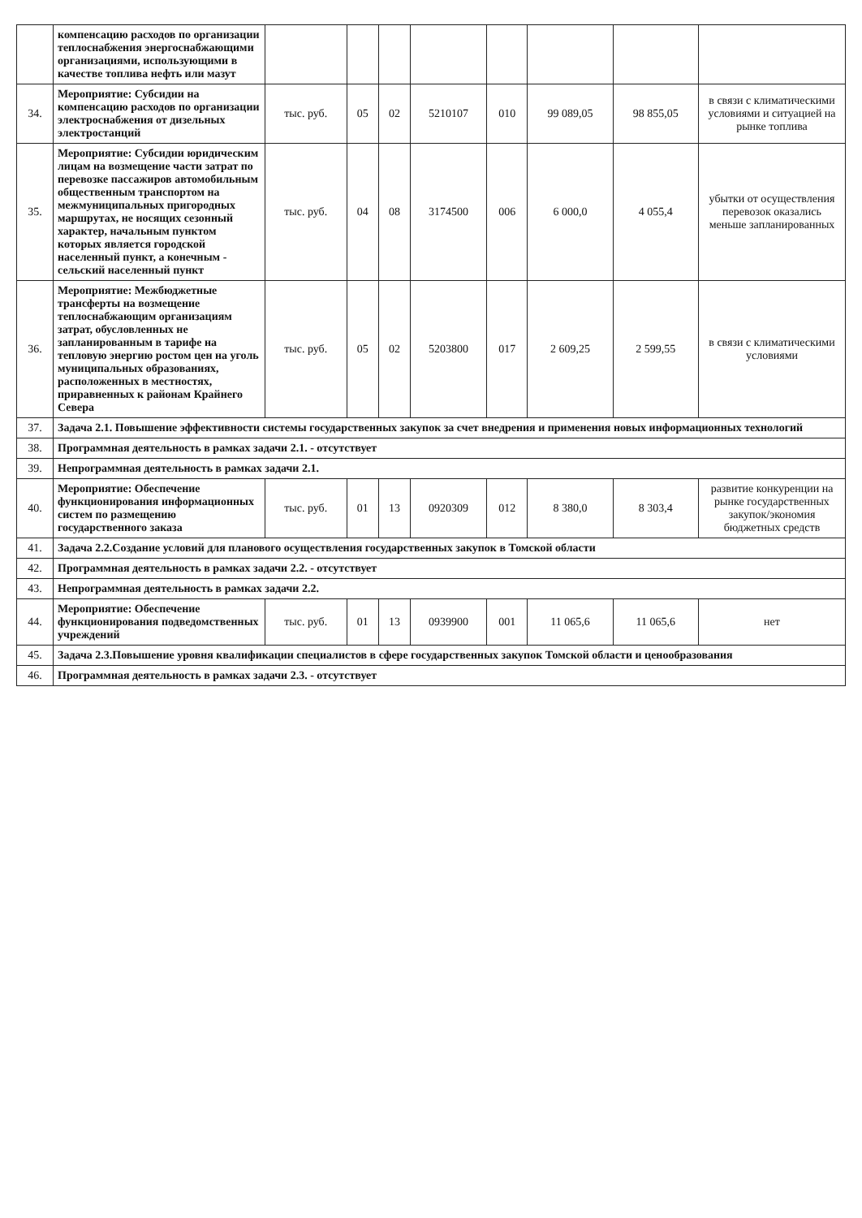| | компенсацию расходов по организации теплоснабжения энергоснабжающими организациями, использующими в качестве топлива нефть или мазут | | | | | | | | |
| 34. | Мероприятие: Субсидии на компенсацию расходов по организации электроснабжения от дизельных электростанций | тыс. руб. | 05 | 02 | 5210107 | 010 | 99 089,05 | 98 855,05 | в связи с климатическими условиями и ситуацией на рынке топлива |
| 35. | Мероприятие: Субсидии юридическим лицам на возмещение части затрат по перевозке пассажиров автомобильным общественным транспортом на межмуниципальных пригородных маршрутах, не носящих сезонный характер, начальным пунктом которых является городской населенный пункт, а конечным - сельский населенный пункт | тыс. руб. | 04 | 08 | 3174500 | 006 | 6 000,0 | 4 055,4 | убытки от осуществления перевозок оказались меньше запланированных |
| 36. | Мероприятие: Межбюджетные трансферты на возмещение теплоснабжающим организациям затрат, обусловленных не запланированным в тарифе на тепловую энергию ростом цен на уголь муниципальных образованиях, расположенных в местностях, приравненных к районам Крайнего Севера | тыс. руб. | 05 | 02 | 5203800 | 017 | 2 609,25 | 2 599,55 | в связи с климатическими условиями |
| 37. | Задача 2.1. Повышение эффективности системы государственных закупок за счет внедрения и применения новых информационных технологий | | | | | | | | |
| 38. | Программная деятельность в рамках задачи 2.1. - отсутствует | | | | | | | | |
| 39. | Непрограммная деятельность в рамках задачи 2.1. | | | | | | | | |
| 40. | Мероприятие: Обеспечение функционирования информационных систем по размещению государственного заказа | тыс. руб. | 01 | 13 | 0920309 | 012 | 8 380,0 | 8 303,4 | развитие конкуренции на рынке государственных закупок/экономия бюджетных средств |
| 41. | Задача 2.2.Создание условий для планового осуществления государственных закупок в Томской области | | | | | | | | |
| 42. | Программная деятельность в рамках задачи 2.2. - отсутствует | | | | | | | | |
| 43. | Непрограммная деятельность в рамках задачи 2.2. | | | | | | | | |
| 44. | Мероприятие: Обеспечение функционирования подведомственных учреждений | тыс. руб. | 01 | 13 | 0939900 | 001 | 11 065,6 | 11 065,6 | нет |
| 45. | Задача 2.3.Повышение уровня квалификации специалистов в сфере государственных закупок Томской области и ценообразования | | | | | | | | |
| 46. | Программная деятельность в рамках задачи 2.3. - отсутствует | | | | | | | | |